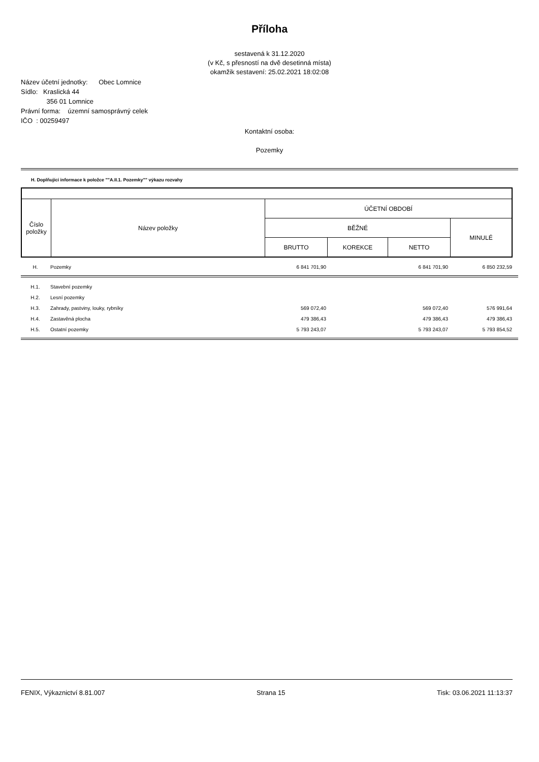Příloha
sestavená k 31.12.2020
(v Kč, s přesností na dvě desetinná místa)
okamžik sestavení: 25.02.2021 18:02:08
Název účetní jednotky: Obec Lomnice
Sídlo: Kraslická 44
356 01 Lomnice
Právní forma: územní samosprávný celek
IČO : 00259497
Kontaktní osoba:
Pozemky
H. Doplňující informace k položce ""A.II.1. Pozemky"" výkazu rozvahy
| Číslo položky | Název položky | ÚČETNÍ OBDOBÍ | | | |
| --- | --- | --- | --- | --- | --- |
| | | BĚŽNÉ | | | MINULÉ |
| | | BRUTTO | KOREKCE | NETTO | |
| H. | Pozemky | 6 841 701,90 | | 6 841 701,90 | 6 850 232,59 |
| H.1. | Stavební pozemky | | | | |
| H.2. | Lesní pozemky | | | | |
| H.3. | Zahrady, pastviny, louky, rybníky | 569 072,40 | | 569 072,40 | 576 991,64 |
| H.4. | Zastavěná plocha | 479 386,43 | | 479 386,43 | 479 386,43 |
| H.5. | Ostatní pozemky | 5 793 243,07 | | 5 793 243,07 | 5 793 854,52 |
FENIX, Výkaznictví 8.81.007 Strana 15 Tisk: 03.06.2021 11:13:37